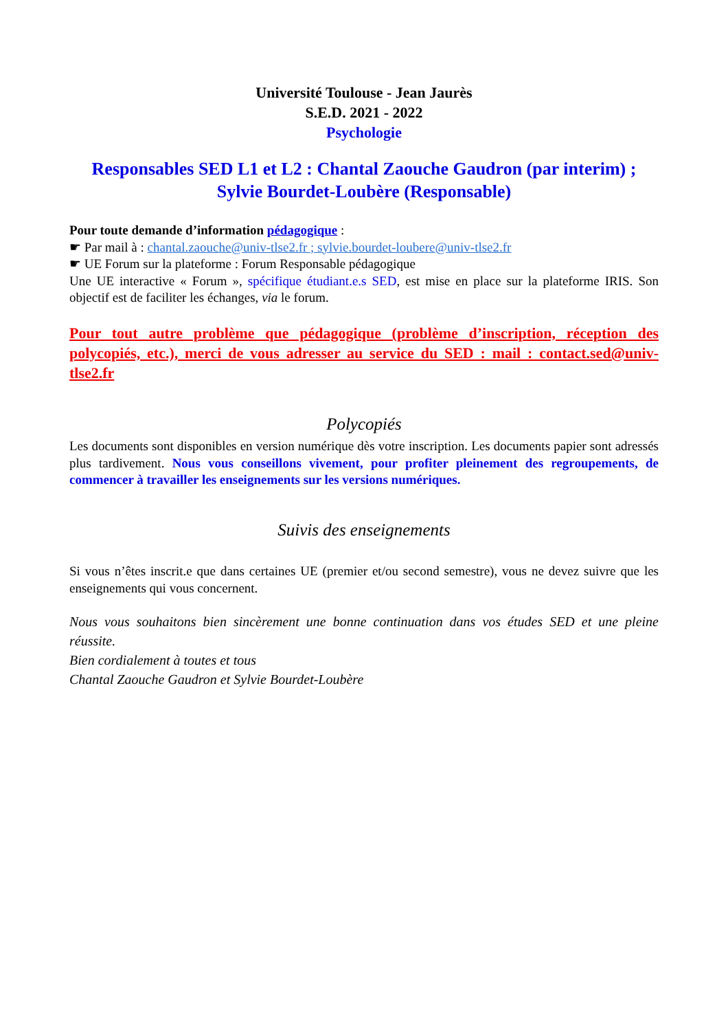Université Toulouse - Jean Jaurès
S.E.D. 2021 - 2022
Psychologie
Responsables SED L1 et L2 : Chantal Zaouche Gaudron (par interim) ; Sylvie Bourdet-Loubère (Responsable)
Pour toute demande d’information pédagogique :
☛ Par mail à : chantal.zaouche@univ-tlse2.fr ; sylvie.bourdet-loubere@univ-tlse2.fr
☛ UE Forum sur la plateforme : Forum Responsable pédagogique
Une UE interactive « Forum », spécifique étudiant.e.s SED, est mise en place sur la plateforme IRIS. Son objectif est de faciliter les échanges, via le forum.
Pour tout autre problème que pédagogique (problème d’inscription, réception des polycopiés, etc.), merci de vous adresser au service du SED : mail : contact.sed@univ-tlse2.fr
Polycopiés
Les documents sont disponibles en version numérique dès votre inscription. Les documents papier sont adressés plus tardivement. Nous vous conseillons vivement, pour profiter pleinement des regroupements, de commencer à travailler les enseignements sur les versions numériques.
Suivis des enseignements
Si vous n’êtes inscrit.e que dans certaines UE (premier et/ou second semestre), vous ne devez suivre que les enseignements qui vous concernent.
Nous vous souhaitons bien sincèrement une bonne continuation dans vos études SED et une pleine réussite.
Bien cordialement à toutes et tous
Chantal Zaouche Gaudron et Sylvie Bourdet-Loubère